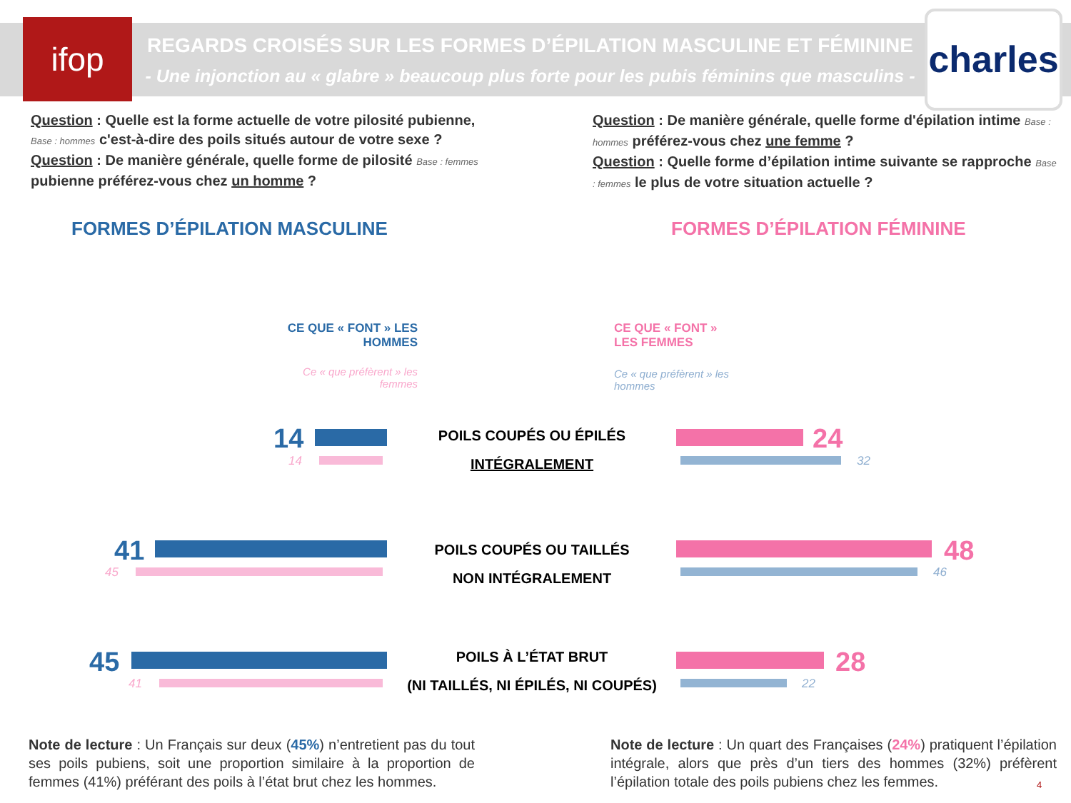ifop
REGARDS CROISÉS SUR LES FORMES D’ÉPILATION MASCULINE ET FÉMININE
- Une injonction au « glabre » beaucoup plus forte pour les pubis féminins que masculins -
charles
Question : Quelle est la forme actuelle de votre pilosité pubienne, Base : hommes c'est-à-dire des poils situés autour de votre sexe ?
Question : De manière générale, quelle forme de pilosité Base : femmes pubienne préférez-vous chez un homme ?
Question : De manière générale, quelle forme d'épilation intime Base : hommes préférez-vous chez une femme ?
Question : Quelle forme d’épilation intime suivante se rapproche Base : femmes le plus de votre situation actuelle ?
FORMES D’ÉPILATION MASCULINE FORMES D’ÉPILATION FÉMININE
CE QUE « FONT » LES HOMMES
Ce « que préfèrent » les femmes
CE QUE « FONT » LES FEMMES
Ce « que préfèrent » les hommes
14
14
POILS COUPÉS OU ÉPILÉS
INTÉGRALEMENT
24
32
41
45
POILS COUPÉS OU TAILLÉS
NON INTÉGRALEMENT
48
46
45
41
POILS À L’ÉTAT BRUT
(NI TAILLÉS, NI ÉPILÉS, NI COUPÉS)
28
22
Note de lecture : Un Français sur deux (45%) n’entretient pas du tout ses poils pubiens, soit une proportion similaire à la proportion de femmes (41%) préférant des poils à l’état brut chez les hommes.
Note de lecture : Un quart des Françaises (24%) pratiquent l’épilation intégrale, alors que près d’un tiers des hommes (32%) préfèrent l’épilation totale des poils pubiens chez les femmes.
4